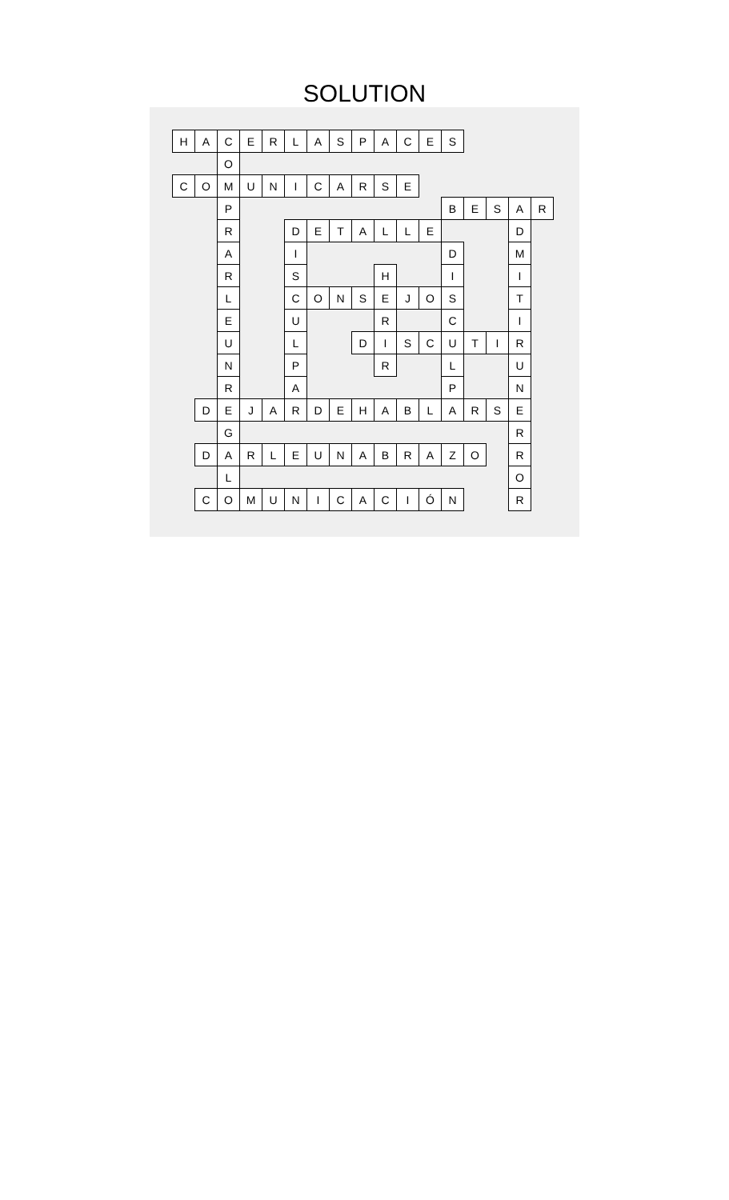SOLUTION
| H | A | C | E | R | L | A | S | P | A | C | E | S | | | | |
| | | O | | | | | | | | | | | | | | |
| C | O | M | U | N | I | C | A | R | S | E | | | | | | |
| | | P | | | | | | | | | | B | E | S | A | R |
| | | R | | | D | E | T | A | L | L | E | | | | D | |
| | | A | | | I | | | | | | | D | | | M | |
| | | R | | | S | | | | H | | | I | | | I | |
| | | L | | | C | O | N | S | E | J | O | S | | | T | |
| | | E | | | U | | | | R | | | C | | | I | |
| | | U | | | L | | | D | I | S | C | U | T | I | R | |
| | | N | | | P | | | | R | | | L | | | U | |
| | | R | | | A | | | | | | | P | | | N | |
| | D | E | J | A | R | D | E | H | A | B | L | A | R | S | E | |
| | | G | | | | | | | | | | | | | R | |
| | D | A | R | L | E | U | N | A | B | R | A | Z | O | | R | |
| | | L | | | | | | | | | | | | | O | |
| | C | O | M | U | N | I | C | A | C | I | Ó | N | | | R | |